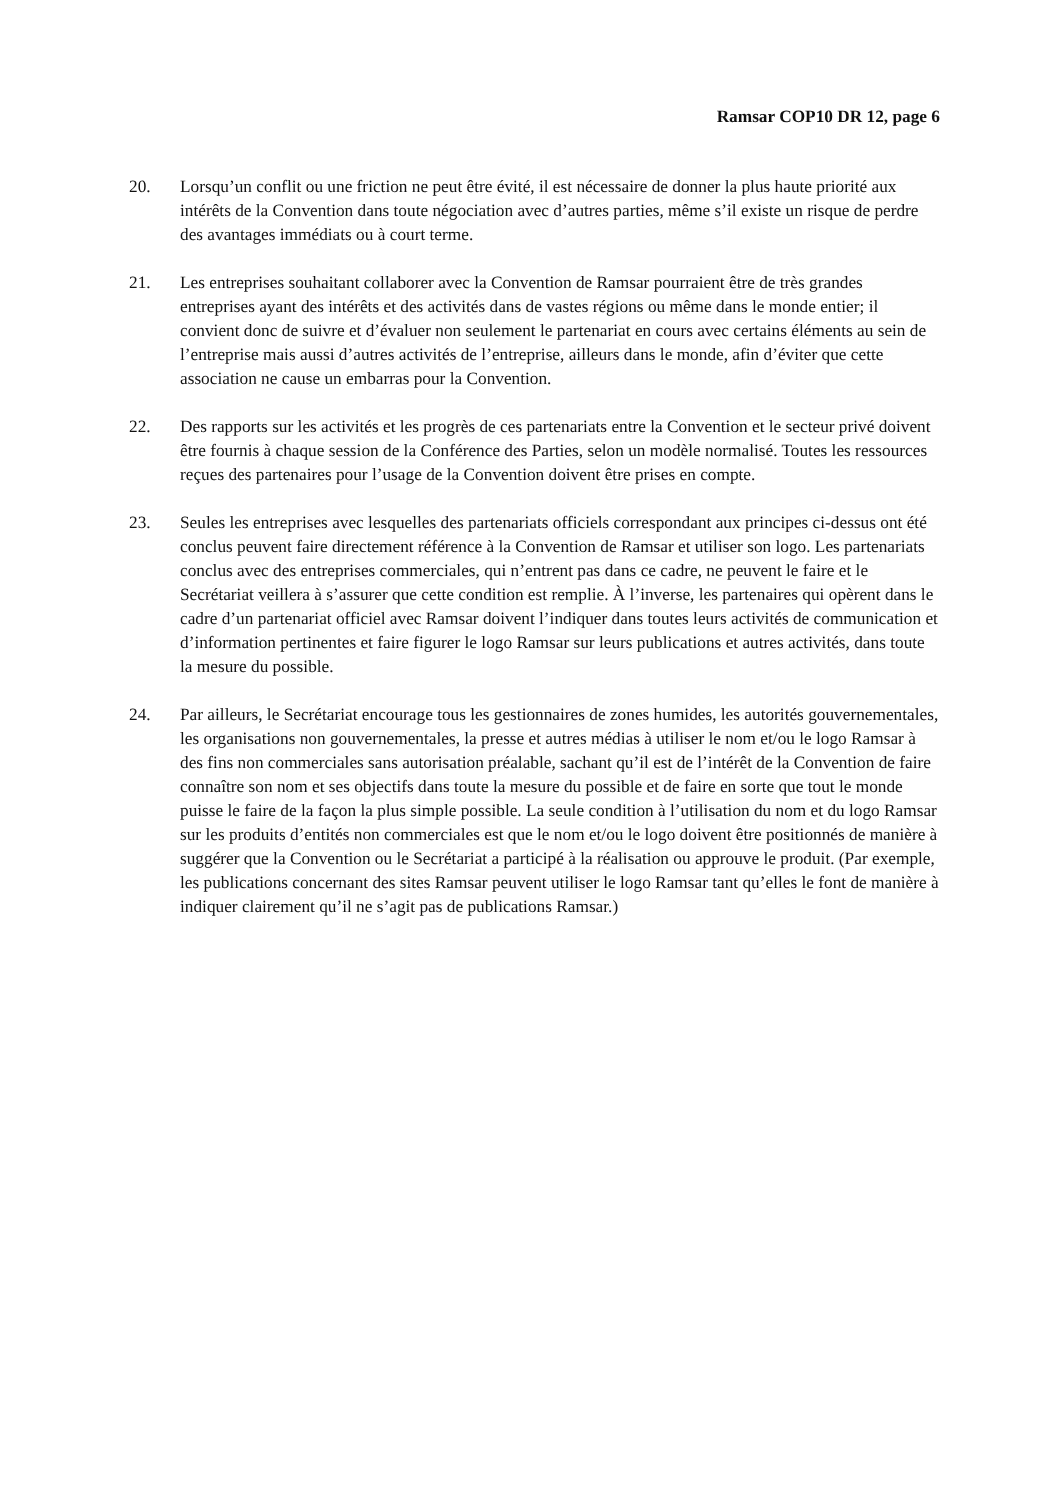Ramsar COP10 DR 12, page 6
20. Lorsqu’un conflit ou une friction ne peut être évité, il est nécessaire de donner la plus haute priorité aux intérêts de la Convention dans toute négociation avec d’autres parties, même s’il existe un risque de perdre des avantages immédiats ou à court terme.
21. Les entreprises souhaitant collaborer avec la Convention de Ramsar pourraient être de très grandes entreprises ayant des intérêts et des activités dans de vastes régions ou même dans le monde entier; il convient donc de suivre et d’évaluer non seulement le partenariat en cours avec certains éléments au sein de l’entreprise mais aussi d’autres activités de l’entreprise, ailleurs dans le monde, afin d’éviter que cette association ne cause un embarras pour la Convention.
22. Des rapports sur les activités et les progrès de ces partenariats entre la Convention et le secteur privé doivent être fournis à chaque session de la Conférence des Parties, selon un modèle normalisé. Toutes les ressources reçues des partenaires pour l’usage de la Convention doivent être prises en compte.
23. Seules les entreprises avec lesquelles des partenariats officiels correspondant aux principes ci-dessus ont été conclus peuvent faire directement référence à la Convention de Ramsar et utiliser son logo. Les partenariats conclus avec des entreprises commerciales, qui n’entrent pas dans ce cadre, ne peuvent le faire et le Secrétariat veillera à s’assurer que cette condition est remplie. À l’inverse, les partenaires qui opèrent dans le cadre d’un partenariat officiel avec Ramsar doivent l’indiquer dans toutes leurs activités de communication et d’information pertinentes et faire figurer le logo Ramsar sur leurs publications et autres activités, dans toute la mesure du possible.
24. Par ailleurs, le Secrétariat encourage tous les gestionnaires de zones humides, les autorités gouvernementales, les organisations non gouvernementales, la presse et autres médias à utiliser le nom et/ou le logo Ramsar à des fins non commerciales sans autorisation préalable, sachant qu’il est de l’intérêt de la Convention de faire connaître son nom et ses objectifs dans toute la mesure du possible et de faire en sorte que tout le monde puisse le faire de la façon la plus simple possible. La seule condition à l’utilisation du nom et du logo Ramsar sur les produits d’entités non commerciales est que le nom et/ou le logo doivent être positionnés de manière à suggérer que la Convention ou le Secrétariat a participé à la réalisation ou approuve le produit. (Par exemple, les publications concernant des sites Ramsar peuvent utiliser le logo Ramsar tant qu’elles le font de manière à indiquer clairement qu’il ne s’agit pas de publications Ramsar.)